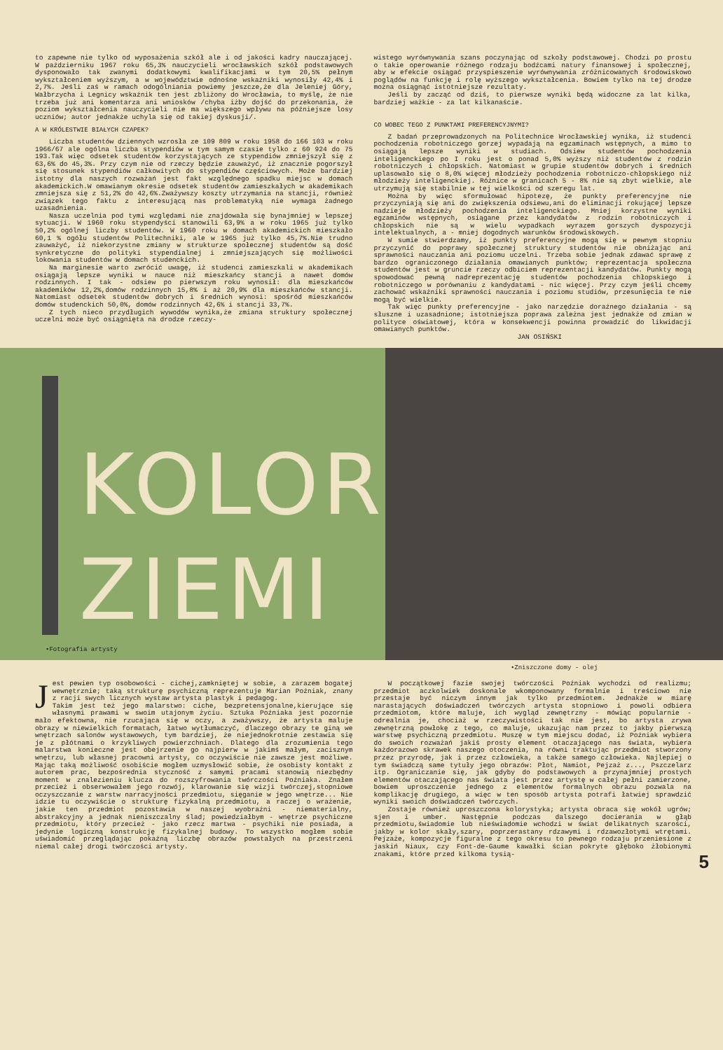to zapewne nie tylko od wyposażenia szkół ale i od jakości kadry nauczającej. W październiku 1967 roku 65,3% nauczycieli wrocławskich szkół podstawowych dysponowało tak zwanymi dodatkowymi kwalifikacjami w tym 20,5% pełnym wykształceniem wyższym, a w województwie odnośne wskaźniki wynosiły 42,4% i 2,7%. Jeśli zaś w ramach odogólniania powiemy jeszcze,że dla Jeleniej Góry, Wałbrzycha i Legnicy wskaźnik ten jest zbliżony do Wrocławia, to myślę, że nie trzeba już ani komentarza ani wniosków /chyba iżby dojść do przekonania, że poziom wykształcenia nauczycieli nie ma większego wpływu na późniejsze losy uczniów; autor jednakże uchyla się od takiej dyskusji/.
A W KRÓLESTWIE BIAŁYCH CZAPEK?
Liczba studentów dziennych wzrosła ze 109 809 w roku 1958 do 166 103 w roku 1966/67 ale ogólna liczba stypendiów w tym samym czasie tylko z 60 924 do 75 193.Tak więc odsetek studentów korzystających ze stypendiów zmniejszył się z 63,6% do 45,3%. Przy czym nie od rzeczy będzie zauważyć, iż znacznie pogorszył się stosunek stypendiów całkowitych do stypendiów częściowych. Może bardziej istotny dla naszych rozważań jest fakt względnego spadku miejsc w domach akademickich.W omawianym okresie odsetek studentów zamieszkałych w akademikach zmniejsza się z 51,2% do 42,6%.Zważywszy koszty utrzymania na stancji, również związek tego faktu z interesującą nas problematyką nie wymaga żadnego uzasadnienia.
Nasza uczelnia pod tymi względami nie znajdowała się bynajmniej w lepszej sytuacji. W 1960 roku stypendyści stanowili 63,9% a w roku 1965 już tylko 50,2% ogólnej liczby studentów. W 1960 roku w domach akademickich mieszkało 60,1 % ogółu studentów Politechniki, ale w 1965 już tylko 45,7%.Nie trudno zauważyć, iż niekorzystne zmiany w strukturze społecznej studentów są dość synkretyczne do polityki stypendialnej i zmniejszających się możliwości lokowania studentów w domach studenckich.
Na marginesie warto zwrócić uwagę, iż studenci zamieszkali w akademikach osiągają lepsze wyniki w nauce niż mieszkańcy stancji a nawet domów rodzinnych. I tak - odsiew po pierwszym roku wynosił: dla mieszkańców akademików 12,2%,domów rodzinnych 15,8% i aż 20,9% dla mieszkańców stancji. Natomiast odsetek studentów dobrych i średnich wynosi: spośród mieszkańców domów studenckich 50,0%, domów rodzinnych 42,6% i stancji 33,7%.
Z tych nieco przydługich wywodów wynika,że zmiana struktury społecznej uczelni może być osiągnięta na drodze rzeczy-
wistego wyrównywania szans poczynając od szkoły podstawowej. Chodzi po prostu o takie operowanie różnego rodzaju bodźcami natury finansowej i społecznej, aby w efekcie osiągać przyspieszenie wyrównywania zróżnicowanych środowiskowo poglądów na funkcję i rolę wyższego wykształcenia. Bowiem tylko na tej drodze można osiągnąć istotniejsze rezultaty.
Jeśli by zacząć od dziś, to pierwsze wyniki będą widoczne za lat kilka, bardziej ważkie - za lat kilkanaście.
CO WOBEC TEGO Z PUNKTAMI PREFERENCYJNYMI?
Z badań przeprowadzonych na Politechnice Wrocławskiej wynika, iż studenci pochodzenia robotniczego gorzej wypadają na egzaminach wstępnych, a mimo to osiągają lepsze wyniki w studiach. Odsiew studentów pochodzenia inteligenckiego po I roku jest o ponad 5,0% wyższy niż studentów z rodzin robotniczych i chłopskich. Natomiast w grupie studentów dobrych i średnich uplasowało się o 8,0% więcej młodzieży pochodzenia robotniczo-chłopskiego niż młodzieży inteligenckiej. Różnice w granicach 5 - 8% nie są zbyt wielkie, ale utrzymują się stabilnie w tej wielkości od szeregu lat.
Można by więc sformułować hipotezę, że punkty preferencyjne nie przyczyniają się ani do zwiększenia odsiewu,ani do eliminacji rokującej lepsze nadzieje młodzieży pochodzenia inteligenckiego. Mniej korzystne wyniki egzaminów wstępnych, osiągane przez kandydatów z rodzin robotniczych i chłopskich nie są w wielu wypadkach wyrazem gorszych dyspozycji intelektualnych, a - mniej dogodnych warunków środowiskowych.
W sumie stwierdzamy, iż punkty preferencyjne mogą się w pewnym stopniu przyczynić do poprawy społecznej struktury studentów nie obniżając ani sprawności nauczania ani poziomu uczelni. Trzeba sobie jednak zdawać sprawę z bardzo ograniczonego działania omawianych punktów; reprezentacja społeczna studentów jest w gruncie rzeczy odbiciem reprezentacji kandydatów. Punkty mogą spowodować pewną nadreprezentację studentów pochodzenia chłopskiego i robotniczego w porównaniu z kandydatami - nic więcej. Przy czym jeśli chcemy zachować wskaźniki sprawności nauczania i poziomu studiów, przesunięcia te nie mogą być wielkie.
Tak więc punkty preferencyjne - jako narzędzie doraźnego działania - są słuszne i uzasadnione; istotniejsza poprawa zależna jest jednakże od zmian w polityce oświatowej, która w konsekwencji powinna prowadzić do likwidacji omawianych punktów.
JAN OSIŃSKI
KOLOR
ZIEMI
•Fotografia artysty
•Zniszczone domy - olej
Jest pewien typ osobowości - cichej,zamkniętej w sobie, a zarazem bogatej wewnętrznie; taką strukturę psychiczną reprezentuje Marian Poźniak, znany z racji swych licznych wystaw artysta plastyk i pedagog.
Takim jest też jego malarstwo: ciche, bezpretensjonalne,kierujące się własnymi prawami w swoim utajonym życiu. Sztuka Poźniaka jest pozornie mało efektowna, nie rzucająca się w oczy, a zważywszy, że artysta maluje obrazy w niewielkich formatach, łatwo wytłumaczyć, dlaczego obrazy te giną we wnętrzach salonów wystawowych, tym bardziej, że niejednokrotnie zestawia się je z płótnami o krzykliwych powierzchniach. Dlatego dla zrozumienia tego malarstwa konieczne jest obejrzenie go najpierw w jakimś małym, zacisznym wnętrzu, lub własnej pracowni artysty, co oczywiście nie zawsze jest możliwe. Mając taką możliwość osobiście mogłem uzmysłowić sobie, że osobisty kontakt z autorem prac, bezpośrednia styczność z samymi pracami stanowią niezbędny moment w znalezieniu klucza do rozszyfrowania twórczości Poźniaka. Znałem przecież i obserwowałem jego rozwój, klarowanie się wizji twórczej,stopniowe oczyszczanie z warstw narracyjności przedmiotu, sięganie w jego wnętrze... Nie idzie tu oczywiście o strukturę fizykalną przedmiotu, a raczej o wrażenie, jakie ten przedmiot pozostawia w naszej wyobraźni - niematerialny, abstrakcyjny a jednak nieniszczalny ślad; powiedziałbym - wnętrze psychiczne przedmiotu, który przecież - jako rzecz martwa - psychiki nie posiada, a jedynie logiczną konstrukcję fizykalnej budowy. To wszystko mogłem sobie uświadomić przeglądając pokaźną liczbę obrazów powstałych na przestrzeni niemal całej drogi twórczości artysty.
W początkowej fazie swojej twórczości Poźniak wychodzi od realizmu; przedmiot aczkolwiek doskonale wkomponowany formalnie i treściowo nie przestaje być niczym innym jak tylko przedmiotem. Jednakże w miarę narastających doświadczeń twórczych artysta stopniowo i powoli odbiera przedmiotom, które maluje, ich wygląd zewnętrzny - mówiąc popularnie - odrealnia je, chociaż w rzeczywistości tak nie jest, bo artysta zrywa zewnętrzną powłokę z tego, co maluje, ukazując nam przez to jakby pierwszą warstwę psychiczną przedmiotu. Muszę w tym miejscu dodać, iż Poźniak wybiera do swoich rozważań jakiś prosty element otaczającego nas świata, wybiera każdorazowo skrawek naszego otoczenia, na równi traktując przedmiot stworzony przez przyrodę, jak i przez człowieka, a także samego człowieka. Najlepiej o tym świadczą same tytuły jego obrazów: Płot, Namiot, Pejzaż z..., Pszczelarz itp. Ograniczanie się, jak gdyby do podstawowych a przynajmniej prostych elementów otaczającego nas świata jest przez artystę w całej pełni zamierzone, bowiem uproszczenie jednego z elementów formalnych obrazu pozwala na komplikację drugiego, a więc w ten sposób artysta potrafi łatwiej sprawdzić wyniki swoich doświadczeń twórczych.
Zostaje również uproszczona kolorystyka; artysta obraca się wokół ugrów; sjen i umber. Następnie podczas dalszego docierania w głąb przedmiotu,świadomie lub nieświadomie wchodzi w świat delikatnych szarości, jakby w kolor skały,szary, poprzerastany rdzawymi i rdzawozłotymi wtrętami. Pejzaże, kompozycje figuralne z tego okresu to pewnego rodzaju przeniesione z jaskiń Niaux, czy Font-de-Gaume kawałki ścian pokryte głęboko żłobionymi znakami, które przed kilkoma tysią-
5